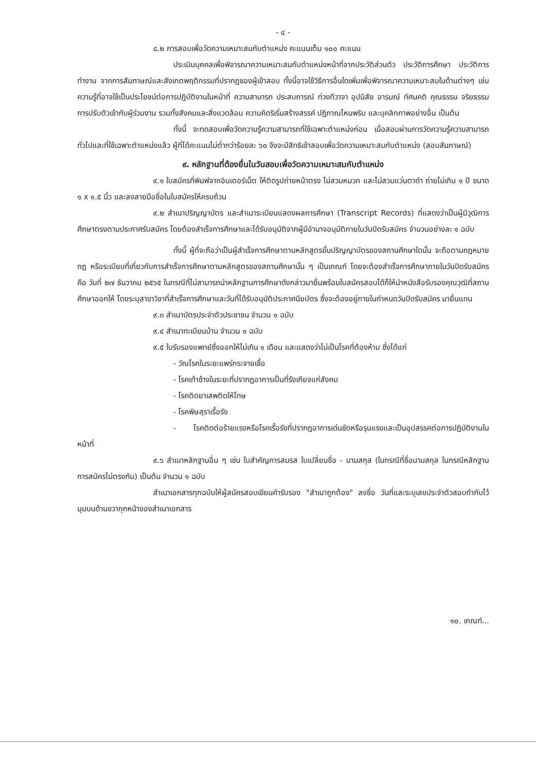- ๔ -
๘.๒ การสอบเพื่อวัดความเหมาะสมกับตำแหน่ง คะแนนเต็ม ๑๐๐ คะแนน
ประเมินบุคคลเพื่อพิจารณาความเหมาะสมกับตำแหน่งหน้าที่จากประวัติส่วนตัว ประวัติการศึกษา ประวัติการทำงาน จากการสัมภาษณ์และสังเกตพฤติกรรมที่ปรากฏของผู้เข้าสอบ ทั้งนี้อาจใช้วิธีการอื่นใดเพิ่มเพื่อพิจารณาความเหมาะสมในด้านต่างๆ เช่น ความรู้ที่อาจใช้เป็นประโยชน์ต่อการปฏิบัติงานในหน้าที่ ความสามารถ ประสบการณ์ ท่วงทีวาจา อุปนิสัย อารมณ์ ทัศนคติ คุณธรรม จริยธรรม การปรับตัวเข้ากับผู้ร่วมงาน รวมทั้งสังคมและสิ่งแวดล้อม ความคิดริเริ่มสร้างสรรค์ ปฏิภาณไหนพริบ และบุคลิกภาพอย่างอื่น เป็นต้น
ทั้งนี้ จะทดสอบเพื่อวัดความรู้ความสามารถที่ใช้เฉพาะตำแหน่งก่อน เมื่อสอบผ่านการวัดความรู้ความสามารถทั่วไปและที่ใช้เฉพาะตำแหน่งแล้ว ผู้ที่ได้คะแนนไม่ต่ำกว่าร้อยละ ๖๐ จึงจะมีสิทธิเข้าสอบเพื่อวัดความเหมาะสมกับตำแหน่ง (สอบสัมภาษณ์)
๙. หลักฐานที่ต้องยื่นในวันสอบเพื่อวัดความเหมาะสมกับตำแหน่ง
๙.๑ ใบสมัครที่พิมพ์จากอินเตอร์เน็ต ให้ติดรูปถ่ายหน้าตรง ไม่สวมหมวก และไม่สวมแว่นตาดำ ถ่ายไม่เกิน ๑ ปี ขนาด ๑ x ๑.๕ นิ้ว และลงลายมือชื่อในใบสมัครให้ครบถ้วน
๙.๒ สำเนาปริญญาบัตร และสำเนาระเบียนแสดงผลการศึกษา (Transcript Records) ที่แสดงว่าเป็นผู้มีวุฒิการศึกษาตรงตามประกาศรับสมัคร โดยต้องสำเร็จการศึกษาและได้รับอนุมัติจากผู้มีอำนาจอนุมัติภายในวันปิดรับสมัคร จำนวนอย่างละ ๑ ฉบับ
ทั้งนี้ ผู้ที่จะถือว่าเป็นผู้สำเร็จการศึกษาตามหลักสูตรขั้นปริญญาบัตรของสถานศึกษาใดนั้น จะถือตามกฎหมาย กฎ หรือระเบียบที่เกี่ยวกับการสำเร็จการศึกษาตามหลักสูตรของสถานศึกษานั้น ๆ เป็นเกณฑ์ โดยจะต้องสำเร็จการศึกษาภายในวันปิดรับสมัคร คือ วันที่ ๒๗ ธันวาคม ๒๕๖๕ ในกรณีที่ไม่สามารถนำหลักฐานการศึกษาดังกล่าวมายื่นพร้อมใบสมัครสอบได้ก็ให้นำหนังสือรับรองคุณวุฒิที่สถานศึกษาออกให้ โดยระบุสาขาวิชาที่สำเร็จการศึกษาและวันที่ได้รับอนุมัติประกาศนียบัตร ซึ่งจะต้องอยู่ภายในกำหนดวันปิดรับสมัคร มายื่นแทน
๙.๓ สำเนาบัตรประจำตัวประชาชน จำนวน ๑ ฉบับ
๙.๔ สำเนาทะเบียนบ้าน จำนวน ๑ ฉบับ
๙.๕ ใบรับรองแพทย์ซึ่งออกให้ไม่เกิน ๑ เดือน และแสดงว่าไม่เป็นโรคที่ต้องห้าม ซึ่งได้แก่
- วัณโรคในระยะแพร่กระจายเชื้อ
- โรคเท้าช้างในระยะที่ปรากฏอาการเป็นที่รังเกียจแก่สังคม
- โรคติดยาเสพติดให้โทษ
- โรคพิษสุราเรื้อรัง
- โรคติดต่อร้ายแรงหรือโรคเรื้อรังที่ปรากฏอาการเด่นชัดหรือรุนแรงและเป็นอุปสรรคต่อการปฏิบัติงานในหน้าที่
๙.๖ สำเนาหลักฐานอื่น ๆ เช่น ใบสำคัญการสมรส ใบเปลี่ยนชื่อ - นามสกุล (ในกรณีที่ชื่อนามสกุล ในกรณีหลักฐานการสมัครไม่ตรงกัน) เป็นต้น จำนวน ๑ ฉบับ
สำเนาเอกสารทุกฉบับให้ผู้สมัครสอบเขียนคำรับรอง "สำเนาถูกต้อง" ลงชื่อ วันที่และระบุเลขประจำตัวสอบกำกับไว้มุมบนด้านขวาทุกหน้าของสำเนาเอกสาร
๑๐. เกณฑ์...